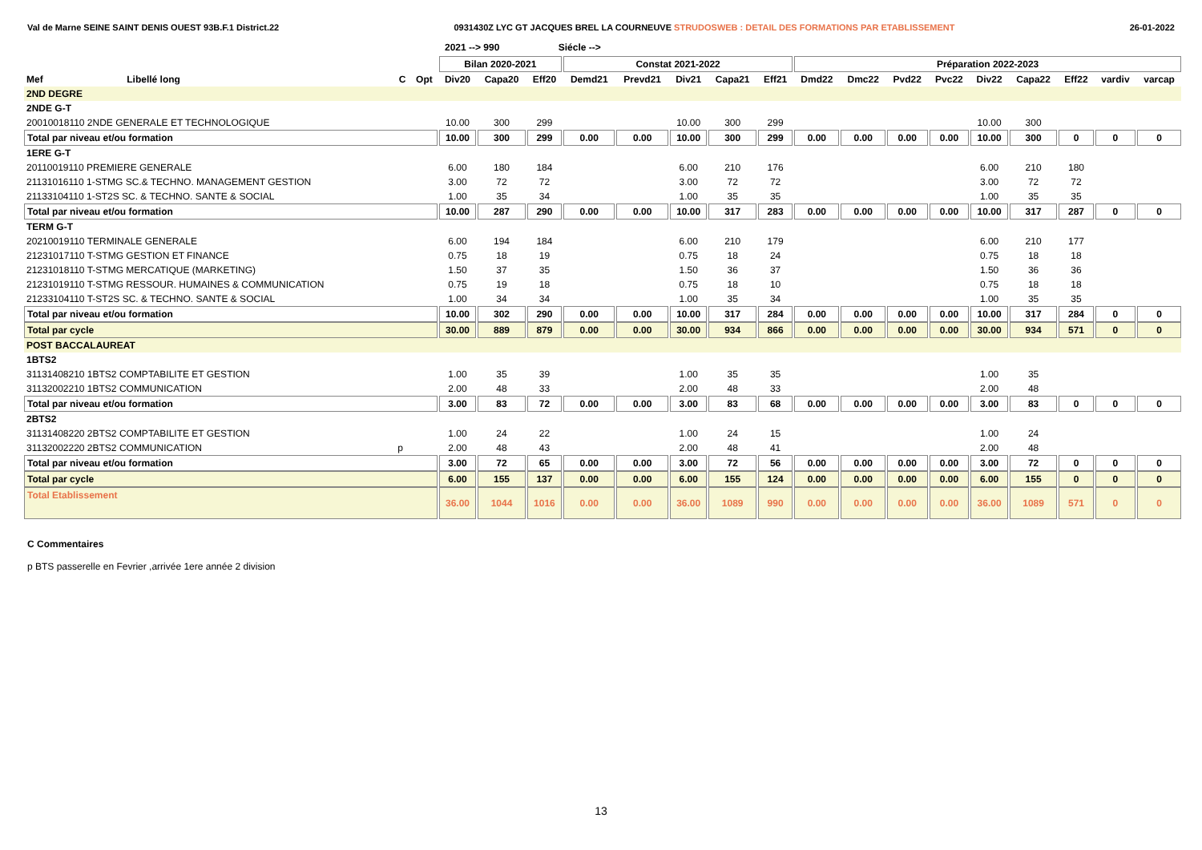Val de Marne SEINE SAINT DENIS OUEST 93B.F.1 District.22 0931430Z LYC GT JACQUES BREL LA COURNEUVE STRUDOSWEB : DETAIL DES FORMATIONS PAR ETABLISSEMENT 26-01-2022
2021 --> 990 Siécle -->
| | | | | Bilan 2020-2021 | | | Constat 2021-2022 | | | | | Préparation 2022-2023 | | | | | | | | |
| --- | --- | --- | --- | --- | --- | --- | --- | --- | --- | --- | --- | --- | --- | --- | --- | --- | --- | --- | --- | --- |
| Mef | Libellé long | C | Opt | Div20 | Capa20 | Eff20 | Demd21 | Prevd21 | Div21 | Capa21 | Eff21 | Dmd22 | Dmc22 | Pvd22 | Pvc22 | Div22 | Capa22 | Eff22 | vardiv | varcap |
| 2ND DEGRE | | | | | | | | | | | | | | | | | | | | |
| 2NDE G-T | | | | | | | | | | | | | | | | | | | | |
| 20010018110 2NDE GENERALE ET TECHNOLOGIQUE | | | | 10.00 | 300 | 299 | | | 10.00 | 300 | 299 | | | | | 10.00 | 300 | | | |
| Total par niveau et/ou formation | | | | 10.00 | 300 | 299 | 0.00 | 0.00 | 10.00 | 300 | 299 | 0.00 | 0.00 | 0.00 | 0.00 | 10.00 | 300 | 0 | 0 | 0 |
| 1ERE G-T | | | | | | | | | | | | | | | | | | | | |
| 20110019110 PREMIERE GENERALE | | | | 6.00 | 180 | 184 | | | 6.00 | 210 | 176 | | | | | 6.00 | 210 | 180 | | |
| 21131016110 1-STMG SC.& TECHNO. MANAGEMENT GESTION | | | | 3.00 | 72 | 72 | | | 3.00 | 72 | 72 | | | | | 3.00 | 72 | 72 | | |
| 21133104110 1-ST2S SC. & TECHNO. SANTE & SOCIAL | | | | 1.00 | 35 | 34 | | | 1.00 | 35 | 35 | | | | | 1.00 | 35 | 35 | | |
| Total par niveau et/ou formation | | | | 10.00 | 287 | 290 | 0.00 | 0.00 | 10.00 | 317 | 283 | 0.00 | 0.00 | 0.00 | 0.00 | 10.00 | 317 | 287 | 0 | 0 |
| TERM G-T | | | | | | | | | | | | | | | | | | | | |
| 20210019110 TERMINALE GENERALE | | | | 6.00 | 194 | 184 | | | 6.00 | 210 | 179 | | | | | 6.00 | 210 | 177 | | |
| 21231017110 T-STMG GESTION ET FINANCE | | | | 0.75 | 18 | 19 | | | 0.75 | 18 | 24 | | | | | 0.75 | 18 | 18 | | |
| 21231018110 T-STMG MERCATIQUE (MARKETING) | | | | 1.50 | 37 | 35 | | | 1.50 | 36 | 37 | | | | | 1.50 | 36 | 36 | | |
| 21231019110 T-STMG RESSOUR. HUMAINES & COMMUNICATION | | | | 0.75 | 19 | 18 | | | 0.75 | 18 | 10 | | | | | 0.75 | 18 | 18 | | |
| 21233104110 T-ST2S SC. & TECHNO. SANTE & SOCIAL | | | | 1.00 | 34 | 34 | | | 1.00 | 35 | 34 | | | | | 1.00 | 35 | 35 | | |
| Total par niveau et/ou formation | | | | 10.00 | 302 | 290 | 0.00 | 0.00 | 10.00 | 317 | 284 | 0.00 | 0.00 | 0.00 | 0.00 | 10.00 | 317 | 284 | 0 | 0 |
| Total par cycle | | | | 30.00 | 889 | 879 | 0.00 | 0.00 | 30.00 | 934 | 866 | 0.00 | 0.00 | 0.00 | 0.00 | 30.00 | 934 | 571 | 0 | 0 |
| POST BACCALAUREAT | | | | | | | | | | | | | | | | | | | | |
| 1BTS2 | | | | | | | | | | | | | | | | | | | | |
| 31131408210 1BTS2 COMPTABILITE ET GESTION | | | | 1.00 | 35 | 39 | | | 1.00 | 35 | 35 | | | | | 1.00 | 35 | | | |
| 31132002210 1BTS2 COMMUNICATION | | | | 2.00 | 48 | 33 | | | 2.00 | 48 | 33 | | | | | 2.00 | 48 | | | |
| Total par niveau et/ou formation | | | | 3.00 | 83 | 72 | 0.00 | 0.00 | 3.00 | 83 | 68 | 0.00 | 0.00 | 0.00 | 0.00 | 3.00 | 83 | 0 | 0 | 0 |
| 2BTS2 | | | | | | | | | | | | | | | | | | | | |
| 31131408220 2BTS2 COMPTABILITE ET GESTION | | | | 1.00 | 24 | 22 | | | 1.00 | 24 | 15 | | | | | 1.00 | 24 | | | |
| 31132002220 2BTS2 COMMUNICATION | | p | | 2.00 | 48 | 43 | | | 2.00 | 48 | 41 | | | | | 2.00 | 48 | | | |
| Total par niveau et/ou formation | | | | 3.00 | 72 | 65 | 0.00 | 0.00 | 3.00 | 72 | 56 | 0.00 | 0.00 | 0.00 | 0.00 | 3.00 | 72 | 0 | 0 | 0 |
| Total par cycle | | | | 6.00 | 155 | 137 | 0.00 | 0.00 | 6.00 | 155 | 124 | 0.00 | 0.00 | 0.00 | 0.00 | 6.00 | 155 | 0 | 0 | 0 |
| Total Etablissement | | | | 36.00 | 1044 | 1016 | 0.00 | 0.00 | 36.00 | 1089 | 990 | 0.00 | 0.00 | 0.00 | 0.00 | 36.00 | 1089 | 571 | 0 | 0 |
C Commentaires
p BTS passerelle en Fevrier ,arrivée 1ere année 2 division
13